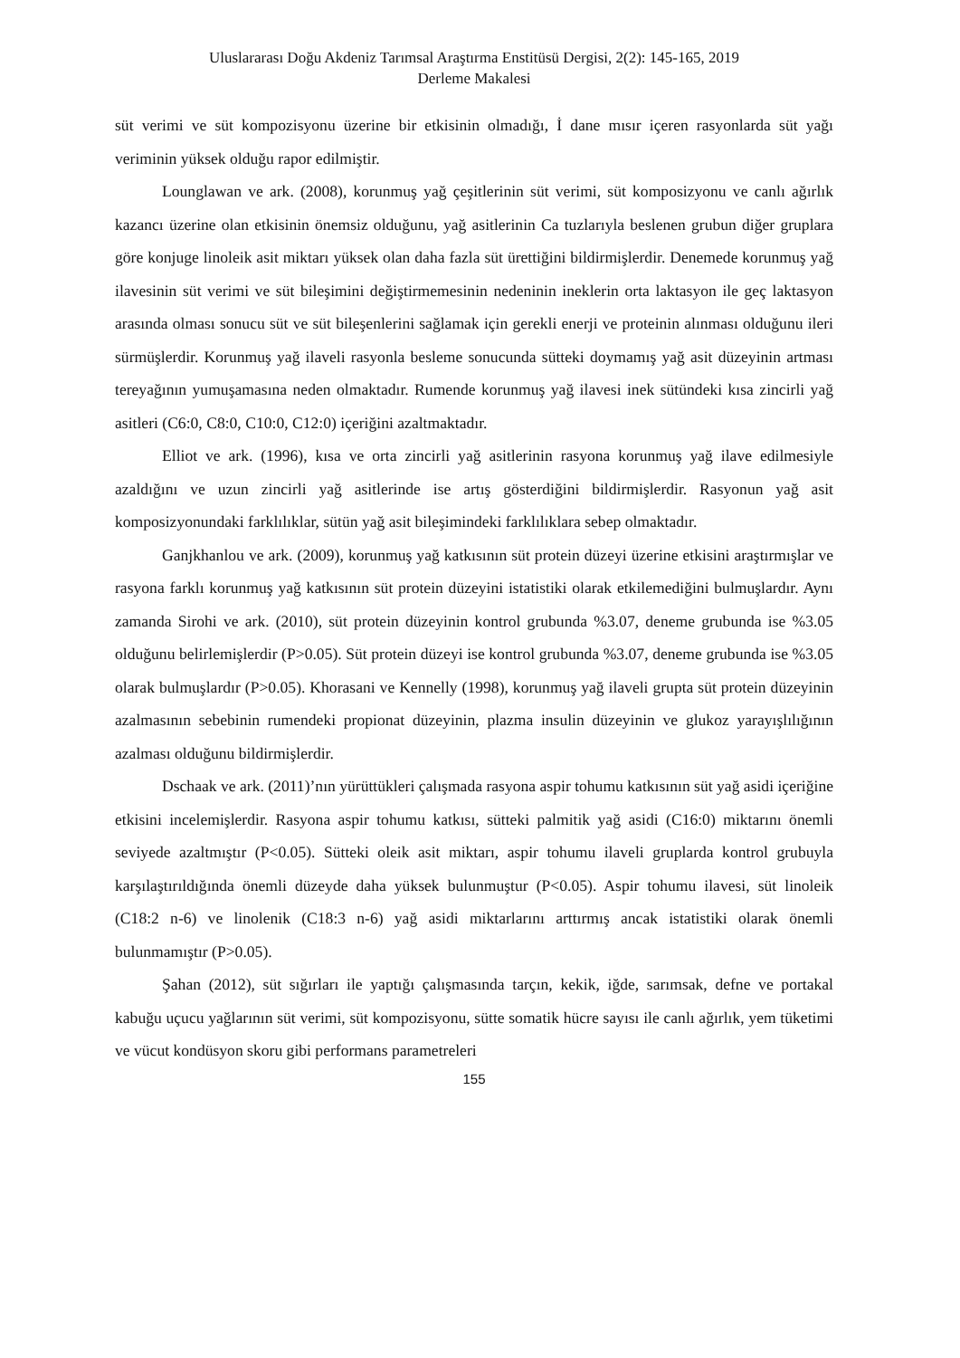Uluslararası Doğu Akdeniz Tarımsal Araştırma Enstitüsü Dergisi, 2(2): 145-165, 2019
Derleme Makalesi
süt verimi ve süt kompozisyonu üzerine bir etkisinin olmadığı, İ dane mısır içeren rasyonlarda süt yağı veriminin yüksek olduğu rapor edilmiştir.
Lounglawan ve ark. (2008), korunmuş yağ çeşitlerinin süt verimi, süt komposizyonu ve canlı ağırlık kazancı üzerine olan etkisinin önemsiz olduğunu, yağ asitlerinin Ca tuzlarıyla beslenen grubun diğer gruplara göre konjuge linoleik asit miktarı yüksek olan daha fazla süt ürettiğini bildirmişlerdir. Denemede korunmuş yağ ilavesinin süt verimi ve süt bileşimini değiştirmemesinin nedeninin ineklerin orta laktasyon ile geç laktasyon arasında olması sonucu süt ve süt bileşenlerini sağlamak için gerekli enerji ve proteinin alınması olduğunu ileri sürmüşlerdir. Korunmuş yağ ilaveli rasyonla besleme sonucunda sütteki doymamış yağ asit düzeyinin artması tereyağının yumuşamasına neden olmaktadır. Rumende korunmuş yağ ilavesi inek sütündeki kısa zincirli yağ asitleri (C6:0, C8:0, C10:0, C12:0) içeriğini azaltmaktadır.
Elliot ve ark. (1996), kısa ve orta zincirli yağ asitlerinin rasyona korunmuş yağ ilave edilmesiyle azaldığını ve uzun zincirli yağ asitlerinde ise artış gösterdiğini bildirmişlerdir. Rasyonun yağ asit komposizyonundaki farklılıklar, sütün yağ asit bileşimindeki farklılıklara sebep olmaktadır.
Ganjkhanlou ve ark. (2009), korunmuş yağ katkısının süt protein düzeyi üzerine etkisini araştırmışlar ve rasyona farklı korunmuş yağ katkısının süt protein düzeyini istatistiki olarak etkilemediğini bulmuşlardır. Aynı zamanda Sirohi ve ark. (2010), süt protein düzeyinin kontrol grubunda %3.07, deneme grubunda ise %3.05 olduğunu belirlemişlerdir (P>0.05). Süt protein düzeyi ise kontrol grubunda %3.07, deneme grubunda ise %3.05 olarak bulmuşlardır (P>0.05). Khorasani ve Kennelly (1998), korunmuş yağ ilaveli grupta süt protein düzeyinin azalmasının sebebinin rumendeki propionat düzeyinin, plazma insulin düzeyinin ve glukoz yarayışlılığının azalması olduğunu bildirmişlerdir.
Dschaak ve ark. (2011)’nın yürüttükleri çalışmada rasyona aspir tohumu katkısının süt yağ asidi içeriğine etkisini incelemişlerdir. Rasyona aspir tohumu katkısı, sütteki palmitik yağ asidi (C16:0) miktarını önemli seviyede azaltmıştır (P<0.05). Sütteki oleik asit miktarı, aspir tohumu ilaveli gruplarda kontrol grubuyla karşılaştırıldığında önemli düzeyde daha yüksek bulunmuştur (P<0.05). Aspir tohumu ilavesi, süt linoleik (C18:2 n-6) ve linolenik (C18:3 n-6) yağ asidi miktarlarını arttırmış ancak istatistiki olarak önemli bulunmamıştır (P>0.05).
Şahan (2012), süt sığırları ile yaptığı çalışmasında tarçın, kekik, iğde, sarımsak, defne ve portakal kabuğu uçucu yağlarının süt verimi, süt kompozisyonu, sütte somatik hücre sayısı ile canlı ağırlık, yem tüketimi ve vücut kondüsyon skoru gibi performans parametreleri
155